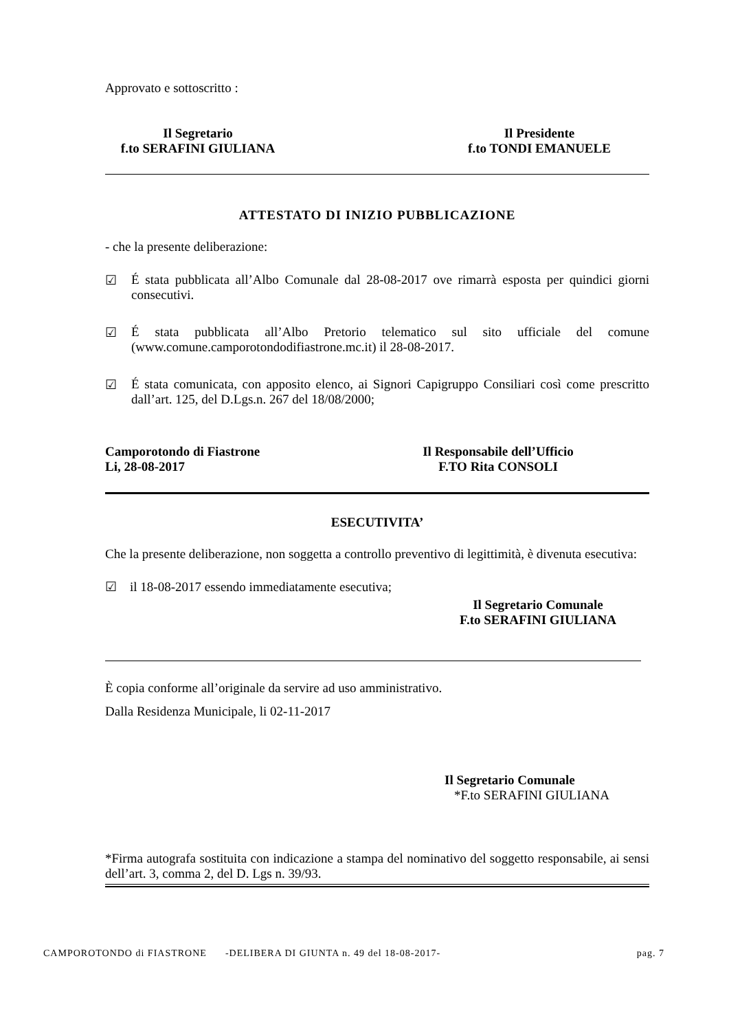Approvato e sottoscritto :
Il Segretario
f.to SERAFINI GIULIANA
Il Presidente
f.to TONDI EMANUELE
ATTESTATO DI INIZIO PUBBLICAZIONE
- che la presente deliberazione:
☑
É stata pubblicata all’Albo Comunale dal 28-08-2017 ove rimarrà esposta per quindici giorni consecutivi.
☑
É stata pubblicata all’Albo Pretorio telematico sul sito ufficiale del comune (www.comune.camporotondodifiastrone.mc.it) il 28-08-2017.
☑
É stata comunicata, con apposito elenco, ai Signori Capigruppo Consiliari così come prescritto dall’art. 125, del D.Lgs.n. 267 del 18/08/2000;
Camporotondo di Fiastrone
Li, 28-08-2017
Il Responsabile dell’Ufficio
F.TO Rita CONSOLI
ESECUTIVITA’
Che la presente deliberazione, non soggetta a controllo preventivo di legittimità, è divenuta esecutiva:
☑ il 18-08-2017 essendo immediatamente esecutiva;
Il Segretario Comunale
F.to SERAFINI GIULIANA
È copia conforme all’originale da servire ad uso amministrativo.
Dalla Residenza Municipale, li 02-11-2017
Il Segretario Comunale
*F.to SERAFINI GIULIANA
*Firma autografa sostituita con indicazione a stampa del nominativo del soggetto responsabile, ai sensi dell’art. 3, comma 2, del D. Lgs n. 39/93.
CAMPOROTONDO di FIASTRONE -DELIBERA DI GIUNTA n. 49 del 18-08-2017- pag. 7